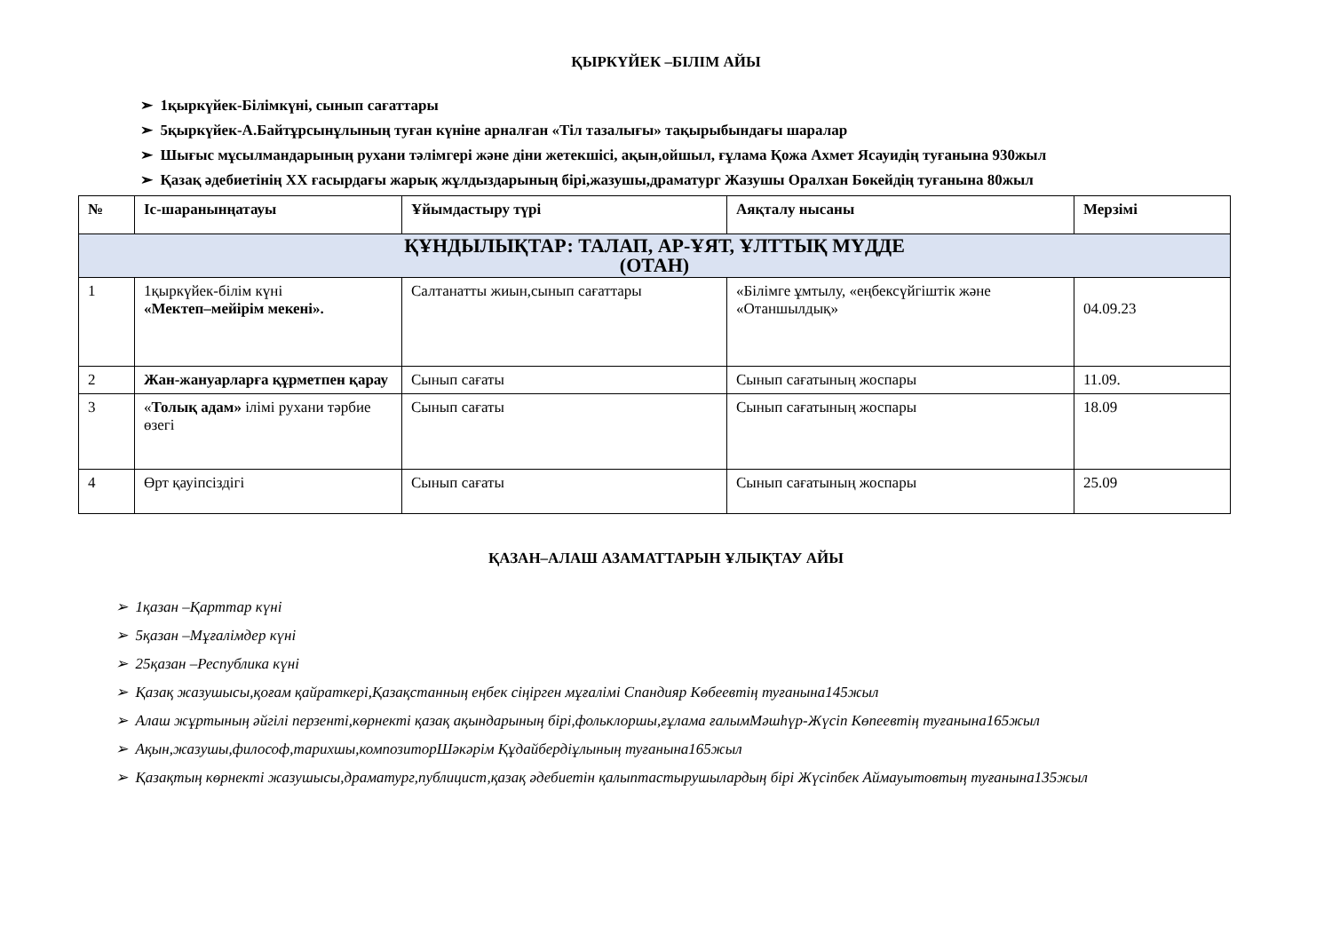ҚЫРКҮЙЕК –БІЛІМ АЙЫ
➢ 1қыркүйек-Білімкүні, сынып сағаттары
➢ 5қыркүйек-А.Байтұрсынұлының туған күніне арналған «Тіл тазалығы» тақырыбындағы шаралар
➢ Шығыс мұсылмандарының рухани тәлімгері және діни жетекшісі, ақын,ойшыл, ғұлама Қожа Ахмет Ясауидің туғанына 930жыл
➢ Қазақ әдебиетінің XX ғасырдағы жарық жұлдыздарының бірі,жазушы,драматург Жазушы Оралхан Бөкейдің туғанына 80жыл
| № | Іс-шаранынңатауы | Ұйымдастыру түрі | Аяқталу нысаны | Мерзімі |
| --- | --- | --- | --- | --- |
| ҚҰНДЫЛЫҚТАР: ТАЛАП, АР-ҰЯТ, ҰЛТТЫҚ МҮДДЕ (ОТАН) | | | | |
| 1 | 1қыркүйек-білім күні «Мектеп–мейірім мекені». | Салтанатты жиын,сынып сағаттары | «Білімге ұмтылу, «еңбексүйгіштік және «Отаншылдық» | 04.09.23 |
| 2 | Жан-жануарларға құрметпен қарау | Сынып сағаты | Сынып сағатының жоспары | 11.09. |
| 3 | « Толық адам» ілімі рухани тәрбие өзегі | Сынып сағаты | Сынып сағатының жоспары | 18.09 |
| 4 | Өрт қауіпсіздігі | Сынып сағаты | Сынып сағатының жоспары | 25.09 |
ҚАЗАН–АЛАШ АЗАМАТТАРЫН ҰЛЫҚТАУ АЙЫ
➢ 1қазан –Қарттар күні
➢ 5қазан –Мұғалімдер күні
➢ 25қазан –Республика күні
➢ Қазақ жазушысы,қоғам қайраткері,Қазақстанның еңбек сіңірген мұғалімі Спандияр Көбеевтің туғанына145жыл
➢ Алаш жұртының әйгілі перзенті,көрнекті қазақ ақындарының бірі,фольклоршы,ғұлама ғалымМәшһүр-Жүсіп Көпеевтің туғанына165жыл
➢ Ақын,жазушы,философ,тарихшы,композиторШәкәрім Құдайбердіұлының туғанына165жыл
➢ Қазақтың көрнекті жазушысы,драматург,публицист,қазақ әдебиетін қалыптастырушылардың бірі Жүсіпбек Аймауытовтың туғанына135жыл